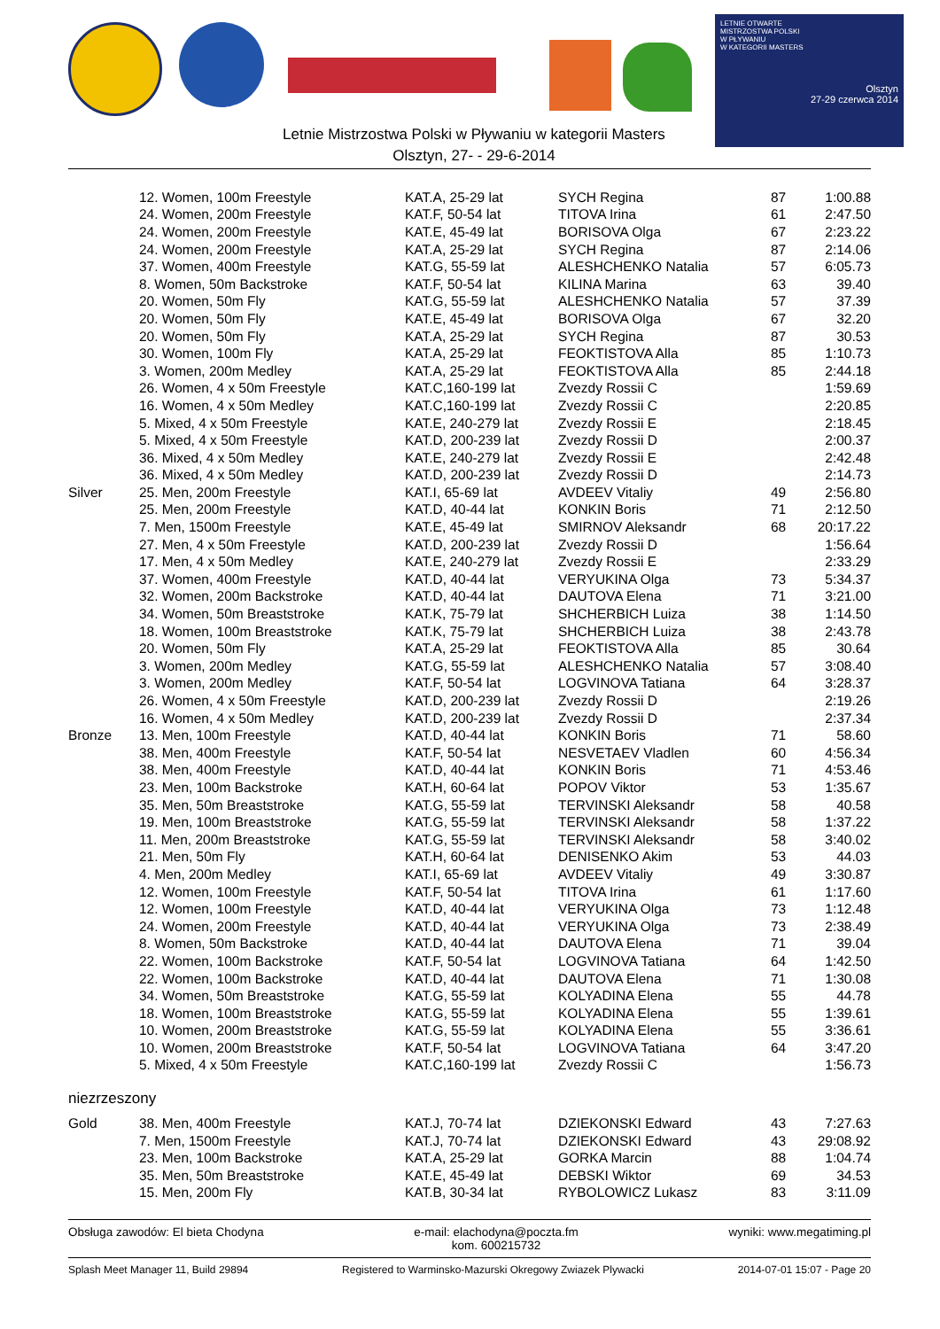LETNIE OTWARTE
MISTRZOSTWA POLSKI
W PŁYWANIU
W KATEGORII MASTERS
Olsztyn
27-29 czerwca 2014
Letnie Mistrzostwa Polski w Pływaniu w kategorii Masters
Olsztyn, 27- - 29-6-2014
| | 12. Women, 100m Freestyle | KAT.A, 25-29 lat | SYCH Regina | 87 | 1:00.88 |
| | 24. Women, 200m Freestyle | KAT.F, 50-54 lat | TITOVA Irina | 61 | 2:47.50 |
| | 24. Women, 200m Freestyle | KAT.E, 45-49 lat | BORISOVA Olga | 67 | 2:23.22 |
| | 24. Women, 200m Freestyle | KAT.A, 25-29 lat | SYCH Regina | 87 | 2:14.06 |
| | 37. Women, 400m Freestyle | KAT.G, 55-59 lat | ALESHCHENKO Natalia | 57 | 6:05.73 |
| | 8. Women, 50m Backstroke | KAT.F, 50-54 lat | KILINA Marina | 63 | 39.40 |
| | 20. Women, 50m Fly | KAT.G, 55-59 lat | ALESHCHENKO Natalia | 57 | 37.39 |
| | 20. Women, 50m Fly | KAT.E, 45-49 lat | BORISOVA Olga | 67 | 32.20 |
| | 20. Women, 50m Fly | KAT.A, 25-29 lat | SYCH Regina | 87 | 30.53 |
| | 30. Women, 100m Fly | KAT.A, 25-29 lat | FEOKTISTOVA Alla | 85 | 1:10.73 |
| | 3. Women, 200m Medley | KAT.A, 25-29 lat | FEOKTISTOVA Alla | 85 | 2:44.18 |
| | 26. Women, 4 x 50m Freestyle | KAT.C,160-199 lat | Zvezdy Rossii C | | 1:59.69 |
| | 16. Women, 4 x 50m Medley | KAT.C,160-199 lat | Zvezdy Rossii C | | 2:20.85 |
| | 5. Mixed, 4 x 50m Freestyle | KAT.E, 240-279 lat | Zvezdy Rossii E | | 2:18.45 |
| | 5. Mixed, 4 x 50m Freestyle | KAT.D, 200-239 lat | Zvezdy Rossii D | | 2:00.37 |
| | 36. Mixed, 4 x 50m Medley | KAT.E, 240-279 lat | Zvezdy Rossii E | | 2:42.48 |
| | 36. Mixed, 4 x 50m Medley | KAT.D, 200-239 lat | Zvezdy Rossii D | | 2:14.73 |
| Silver | 25. Men, 200m Freestyle | KAT.I, 65-69 lat | AVDEEV Vitaliy | 49 | 2:56.80 |
| | 25. Men, 200m Freestyle | KAT.D, 40-44 lat | KONKIN Boris | 71 | 2:12.50 |
| | 7. Men, 1500m Freestyle | KAT.E, 45-49 lat | SMIRNOV Aleksandr | 68 | 20:17.22 |
| | 27. Men, 4 x 50m Freestyle | KAT.D, 200-239 lat | Zvezdy Rossii D | | 1:56.64 |
| | 17. Men, 4 x 50m Medley | KAT.E, 240-279 lat | Zvezdy Rossii E | | 2:33.29 |
| | 37. Women, 400m Freestyle | KAT.D, 40-44 lat | VERYUKINA Olga | 73 | 5:34.37 |
| | 32. Women, 200m Backstroke | KAT.D, 40-44 lat | DAUTOVA Elena | 71 | 3:21.00 |
| | 34. Women, 50m Breaststroke | KAT.K, 75-79 lat | SHCHERBICH Luiza | 38 | 1:14.50 |
| | 18. Women, 100m Breaststroke | KAT.K, 75-79 lat | SHCHERBICH Luiza | 38 | 2:43.78 |
| | 20. Women, 50m Fly | KAT.A, 25-29 lat | FEOKTISTOVA Alla | 85 | 30.64 |
| | 3. Women, 200m Medley | KAT.G, 55-59 lat | ALESHCHENKO Natalia | 57 | 3:08.40 |
| | 3. Women, 200m Medley | KAT.F, 50-54 lat | LOGVINOVA Tatiana | 64 | 3:28.37 |
| | 26. Women, 4 x 50m Freestyle | KAT.D, 200-239 lat | Zvezdy Rossii D | | 2:19.26 |
| | 16. Women, 4 x 50m Medley | KAT.D, 200-239 lat | Zvezdy Rossii D | | 2:37.34 |
| Bronze | 13. Men, 100m Freestyle | KAT.D, 40-44 lat | KONKIN Boris | 71 | 58.60 |
| | 38. Men, 400m Freestyle | KAT.F, 50-54 lat | NESVETAEV Vladlen | 60 | 4:56.34 |
| | 38. Men, 400m Freestyle | KAT.D, 40-44 lat | KONKIN Boris | 71 | 4:53.46 |
| | 23. Men, 100m Backstroke | KAT.H, 60-64 lat | POPOV Viktor | 53 | 1:35.67 |
| | 35. Men, 50m Breaststroke | KAT.G, 55-59 lat | TERVINSKI Aleksandr | 58 | 40.58 |
| | 19. Men, 100m Breaststroke | KAT.G, 55-59 lat | TERVINSKI Aleksandr | 58 | 1:37.22 |
| | 11. Men, 200m Breaststroke | KAT.G, 55-59 lat | TERVINSKI Aleksandr | 58 | 3:40.02 |
| | 21. Men, 50m Fly | KAT.H, 60-64 lat | DENISENKO Akim | 53 | 44.03 |
| | 4. Men, 200m Medley | KAT.I, 65-69 lat | AVDEEV Vitaliy | 49 | 3:30.87 |
| | 12. Women, 100m Freestyle | KAT.F, 50-54 lat | TITOVA Irina | 61 | 1:17.60 |
| | 12. Women, 100m Freestyle | KAT.D, 40-44 lat | VERYUKINA Olga | 73 | 1:12.48 |
| | 24. Women, 200m Freestyle | KAT.D, 40-44 lat | VERYUKINA Olga | 73 | 2:38.49 |
| | 8. Women, 50m Backstroke | KAT.D, 40-44 lat | DAUTOVA Elena | 71 | 39.04 |
| | 22. Women, 100m Backstroke | KAT.F, 50-54 lat | LOGVINOVA Tatiana | 64 | 1:42.50 |
| | 22. Women, 100m Backstroke | KAT.D, 40-44 lat | DAUTOVA Elena | 71 | 1:30.08 |
| | 34. Women, 50m Breaststroke | KAT.G, 55-59 lat | KOLYADINA Elena | 55 | 44.78 |
| | 18. Women, 100m Breaststroke | KAT.G, 55-59 lat | KOLYADINA Elena | 55 | 1:39.61 |
| | 10. Women, 200m Breaststroke | KAT.G, 55-59 lat | KOLYADINA Elena | 55 | 3:36.61 |
| | 10. Women, 200m Breaststroke | KAT.F, 50-54 lat | LOGVINOVA Tatiana | 64 | 3:47.20 |
| | 5. Mixed, 4 x 50m Freestyle | KAT.C,160-199 lat | Zvezdy Rossii C | | 1:56.73 |
| niezrzeszony | | | | | |
| Gold | 38. Men, 400m Freestyle | KAT.J, 70-74 lat | DZIEKONSKI Edward | 43 | 7:27.63 |
| | 7. Men, 1500m Freestyle | KAT.J, 70-74 lat | DZIEKONSKI Edward | 43 | 29:08.92 |
| | 23. Men, 100m Backstroke | KAT.A, 25-29 lat | GORKA Marcin | 88 | 1:04.74 |
| | 35. Men, 50m Breaststroke | KAT.E, 45-49 lat | DEBSKI Wiktor | 69 | 34.53 |
| | 15. Men, 200m Fly | KAT.B, 30-34 lat | RYBOLOWICZ Lukasz | 83 | 3:11.09 |
Obsługa zawodów: El bieta Chodyna e-mail: elachodyna@poczta.fm
kom. 600215732 wyniki: www.megatiming.pl
Splash Meet Manager 11, Build 29894 Registered to Warminsko-Mazurski Okregowy Zwiazek Plywacki 2014-07-01 15:07 - Page 20